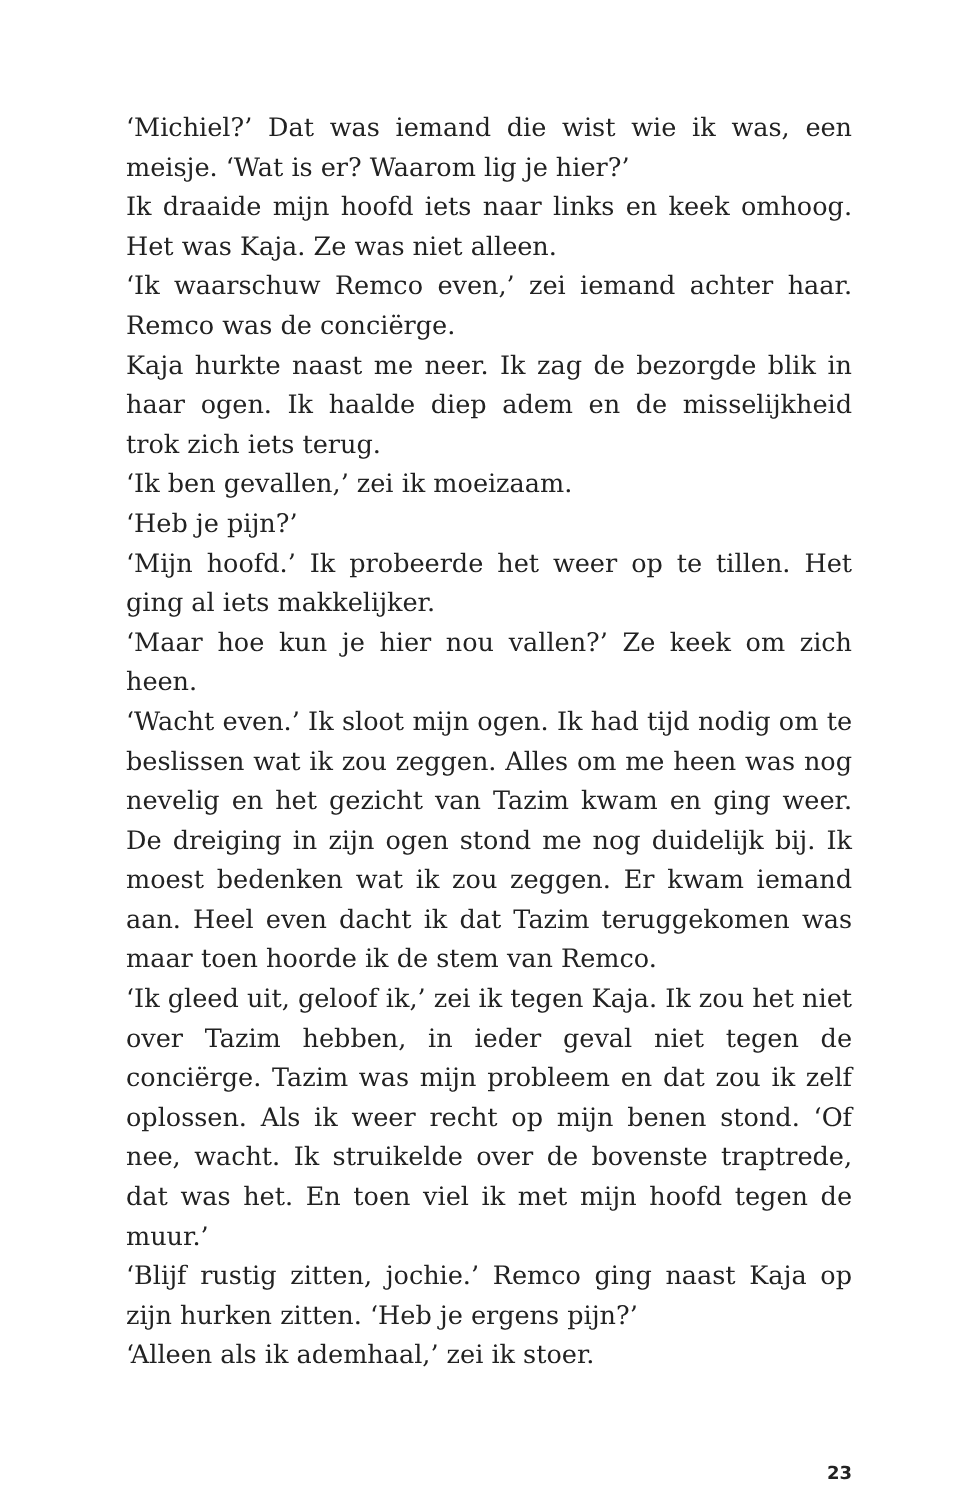‘Michiel?’ Dat was iemand die wist wie ik was, een meisje. ‘Wat is er? Waarom lig je hier?’
Ik draaide mijn hoofd iets naar links en keek omhoog. Het was Kaja. Ze was niet alleen.
‘Ik waarschuw Remco even,’ zei iemand achter haar. Remco was de conciërge.
Kaja hurkte naast me neer. Ik zag de bezorgde blik in haar ogen. Ik haalde diep adem en de misselijkheid trok zich iets terug.
‘Ik ben gevallen,’ zei ik moeizaam.
‘Heb je pijn?’
‘Mijn hoofd.’ Ik probeerde het weer op te tillen. Het ging al iets makkelijker.
‘Maar hoe kun je hier nou vallen?’ Ze keek om zich heen.
‘Wacht even.’ Ik sloot mijn ogen. Ik had tijd nodig om te beslissen wat ik zou zeggen. Alles om me heen was nog nevelig en het gezicht van Tazim kwam en ging weer. De dreiging in zijn ogen stond me nog duidelijk bij. Ik moest bedenken wat ik zou zeggen. Er kwam iemand aan. Heel even dacht ik dat Tazim teruggekomen was maar toen hoorde ik de stem van Remco.
‘Ik gleed uit, geloof ik,’ zei ik tegen Kaja. Ik zou het niet over Tazim hebben, in ieder geval niet tegen de conciërge. Tazim was mijn probleem en dat zou ik zelf oplossen. Als ik weer recht op mijn benen stond. ‘Of nee, wacht. Ik struikelde over de bovenste traptrede, dat was het. En toen viel ik met mijn hoofd tegen de muur.’
‘Blijf rustig zitten, jochie.’ Remco ging naast Kaja op zijn hurken zitten. ‘Heb je ergens pijn?’
‘Alleen als ik ademhaal,’ zei ik stoer.
23